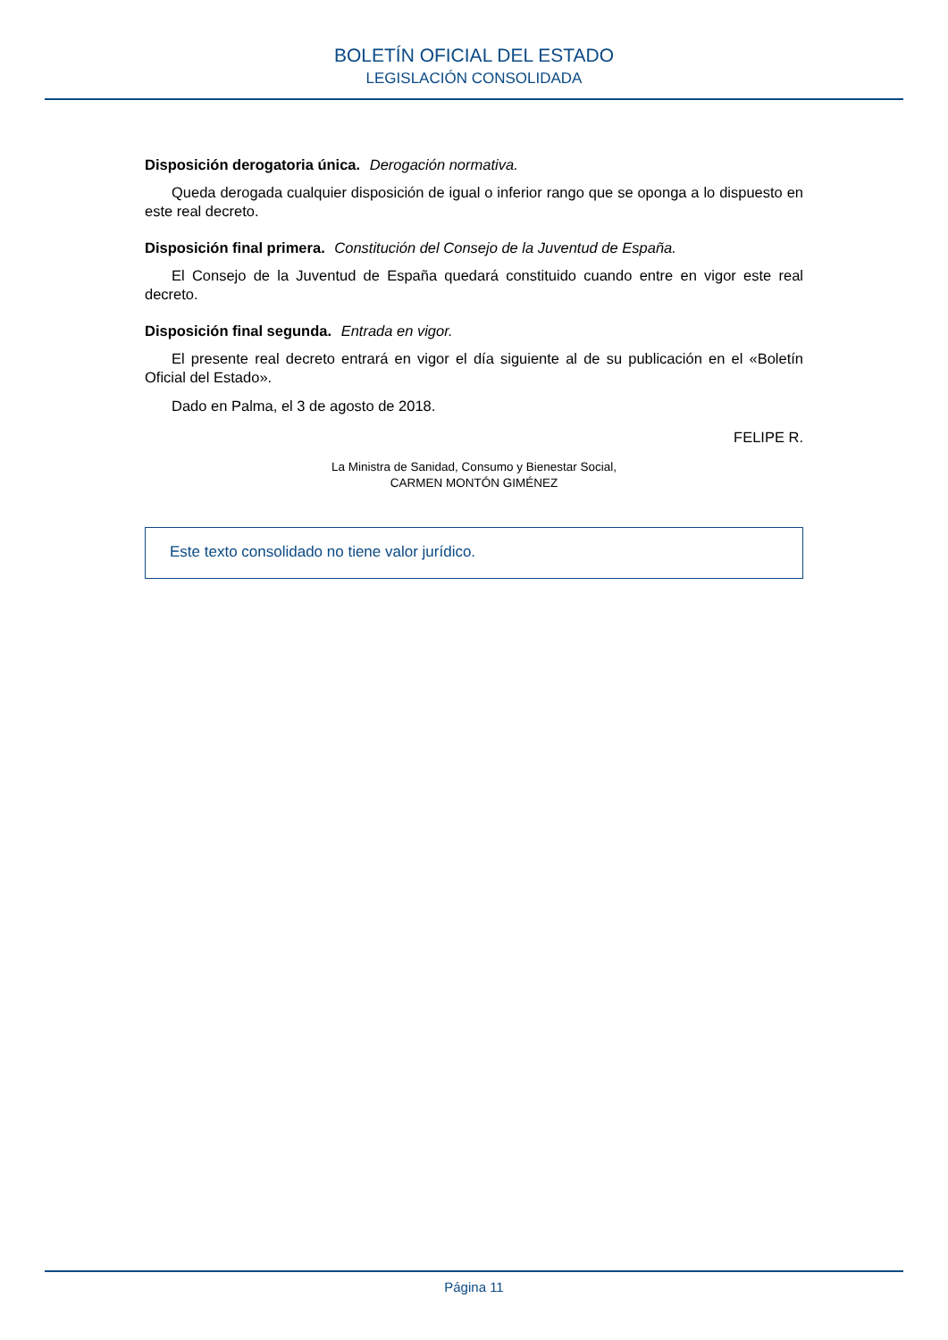BOLETÍN OFICIAL DEL ESTADO
LEGISLACIÓN CONSOLIDADA
Disposición derogatoria única. Derogación normativa.
Queda derogada cualquier disposición de igual o inferior rango que se oponga a lo dispuesto en este real decreto.
Disposición final primera. Constitución del Consejo de la Juventud de España.
El Consejo de la Juventud de España quedará constituido cuando entre en vigor este real decreto.
Disposición final segunda. Entrada en vigor.
El presente real decreto entrará en vigor el día siguiente al de su publicación en el «Boletín Oficial del Estado».
Dado en Palma, el 3 de agosto de 2018.
FELIPE R.
La Ministra de Sanidad, Consumo y Bienestar Social,
CARMEN MONTÓN GIMÉNEZ
Este texto consolidado no tiene valor jurídico.
Página 11